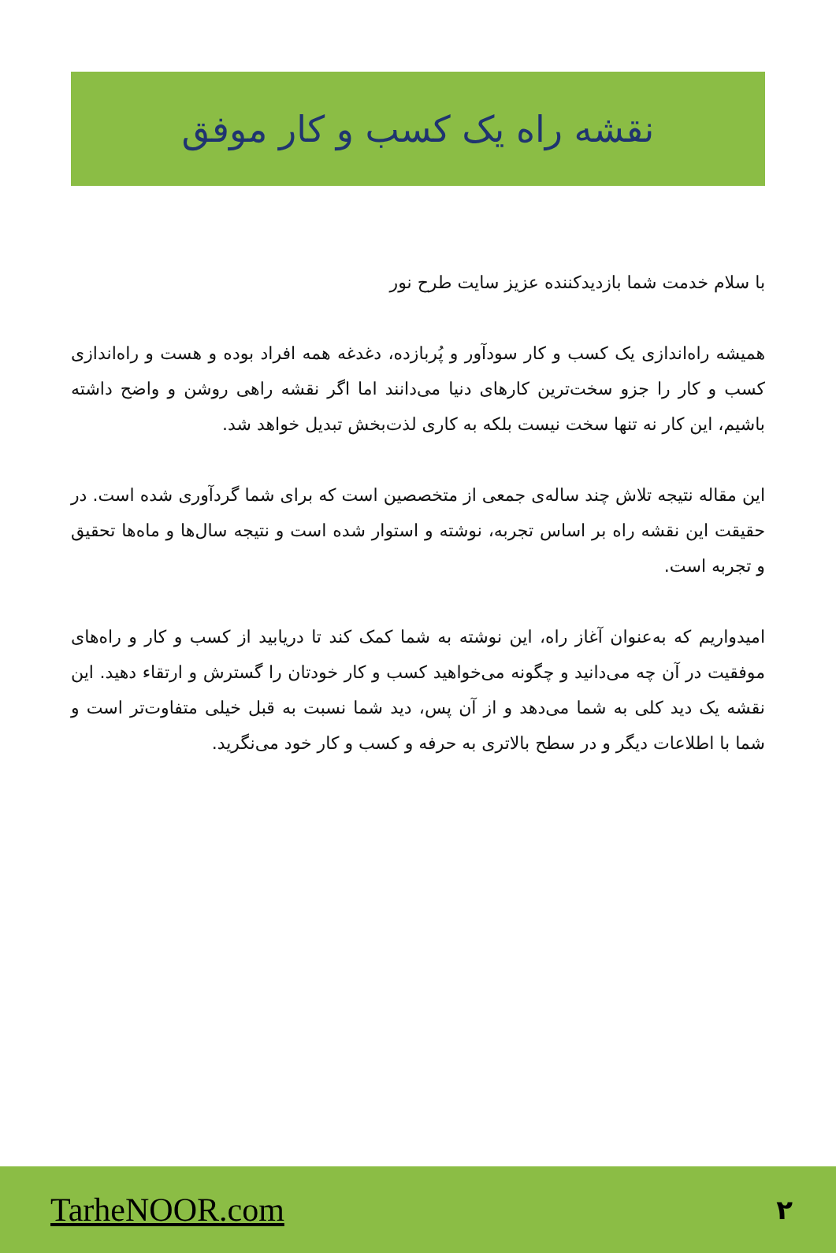نقشه راه یک کسب و کار موفق
با سلام خدمت شما بازدیدکننده عزیز سایت طرح نور
همیشه راه‌اندازی یک کسب و کار سودآور و پُربازده، دغدغه همه افراد بوده و هست و راه‌اندازی کسب و کار را جزو سخت‌ترین کارهای دنیا می‌دانند اما اگر نقشه راهی روشن و واضح داشته باشیم، این کار نه تنها سخت نیست بلکه به کاری لذت‌بخش تبدیل خواهد شد.
این مقاله نتیجه تلاش چند ساله‌ی جمعی از متخصصین است که برای شما گردآوری شده است. در حقیقت این نقشه راه بر اساس تجربه، نوشته و استوار شده است و نتیجه سال‌ها و ماه‌ها تحقیق و تجربه است.
امیدواریم که به‌عنوان آغاز راه، این نوشته به شما کمک کند تا دریابید از کسب و کار و راه‌های موفقیت در آن چه می‌دانید و چگونه می‌خواهید کسب و کار خودتان را گسترش و ارتقاء دهید. این نقشه یک دید کلی به شما می‌دهد و از آن پس، دید شما نسبت به قبل خیلی متفاوت‌تر است و شما با اطلاعات دیگر و در سطح بالاتری به حرفه و کسب و کار خود می‌نگرید.
TarheNOOR.com ۲